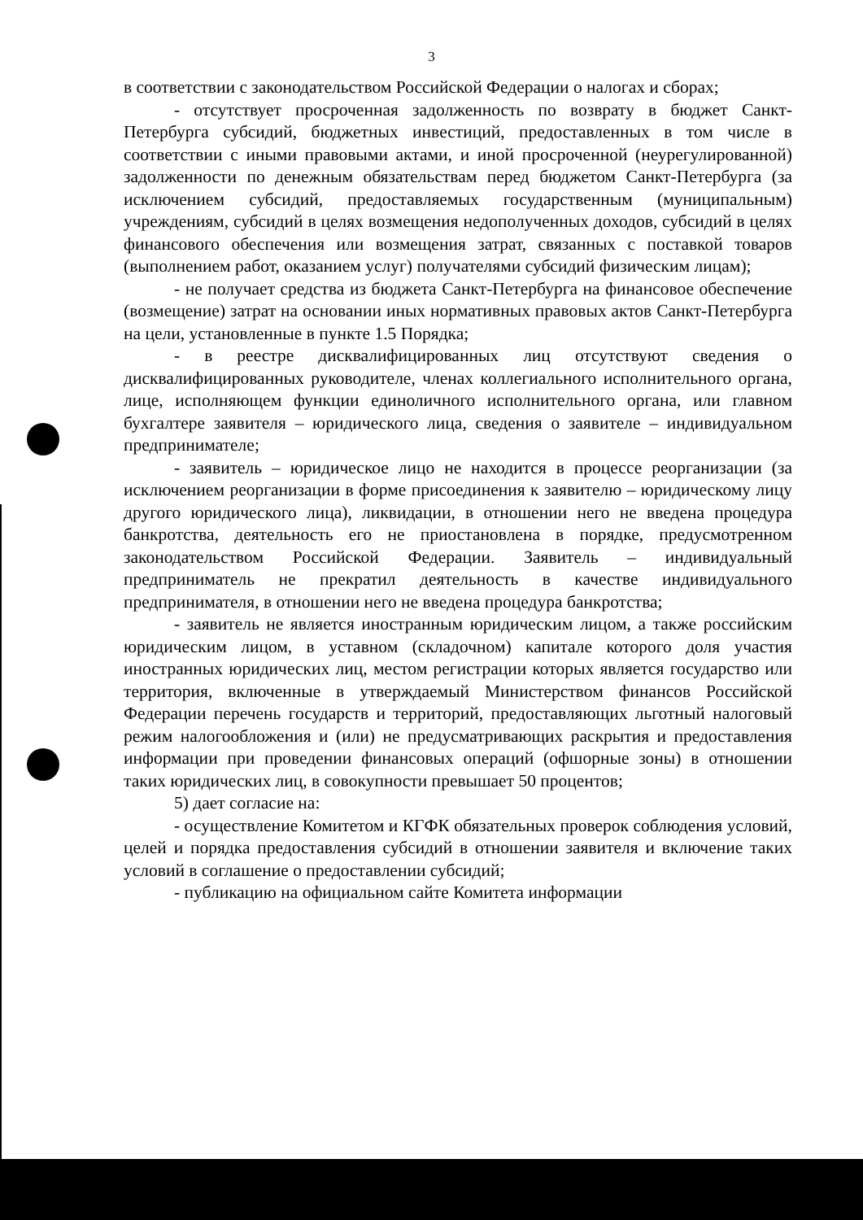3
в соответствии с законодательством Российской Федерации о налогах и сборах;
- отсутствует просроченная задолженность по возврату в бюджет Санкт-Петербурга субсидий, бюджетных инвестиций, предоставленных в том числе в соответствии с иными правовыми актами, и иной просроченной (неурегулированной) задолженности по денежным обязательствам перед бюджетом Санкт-Петербурга (за исключением субсидий, предоставляемых государственным (муниципальным) учреждениям, субсидий в целях возмещения недополученных доходов, субсидий в целях финансового обеспечения или возмещения затрат, связанных с поставкой товаров (выполнением работ, оказанием услуг) получателями субсидий физическим лицам);
- не получает средства из бюджета Санкт-Петербурга на финансовое обеспечение (возмещение) затрат на основании иных нормативных правовых актов Санкт-Петербурга на цели, установленные в пункте 1.5 Порядка;
- в реестре дисквалифицированных лиц отсутствуют сведения о дисквалифицированных руководителе, членах коллегиального исполнительного органа, лице, исполняющем функции единоличного исполнительного органа, или главном бухгалтере заявителя – юридического лица, сведения о заявителе – индивидуальном предпринимателе;
- заявитель – юридическое лицо не находится в процессе реорганизации (за исключением реорганизации в форме присоединения к заявителю – юридическому лицу другого юридического лица), ликвидации, в отношении него не введена процедура банкротства, деятельность его не приостановлена в порядке, предусмотренном законодательством Российской Федерации. Заявитель – индивидуальный предприниматель не прекратил деятельность в качестве индивидуального предпринимателя, в отношении него не введена процедура банкротства;
- заявитель не является иностранным юридическим лицом, а также российским юридическим лицом, в уставном (складочном) капитале которого доля участия иностранных юридических лиц, местом регистрации которых является государство или территория, включенные в утверждаемый Министерством финансов Российской Федерации перечень государств и территорий, предоставляющих льготный налоговый режим налогообложения и (или) не предусматривающих раскрытия и предоставления информации при проведении финансовых операций (офшорные зоны) в отношении таких юридических лиц, в совокупности превышает 50 процентов;
5) дает согласие на:
- осуществление Комитетом и КГФК обязательных проверок соблюдения условий, целей и порядка предоставления субсидий в отношении заявителя и включение таких условий в соглашение о предоставлении субсидий;
- публикацию на официальном сайте Комитета информации